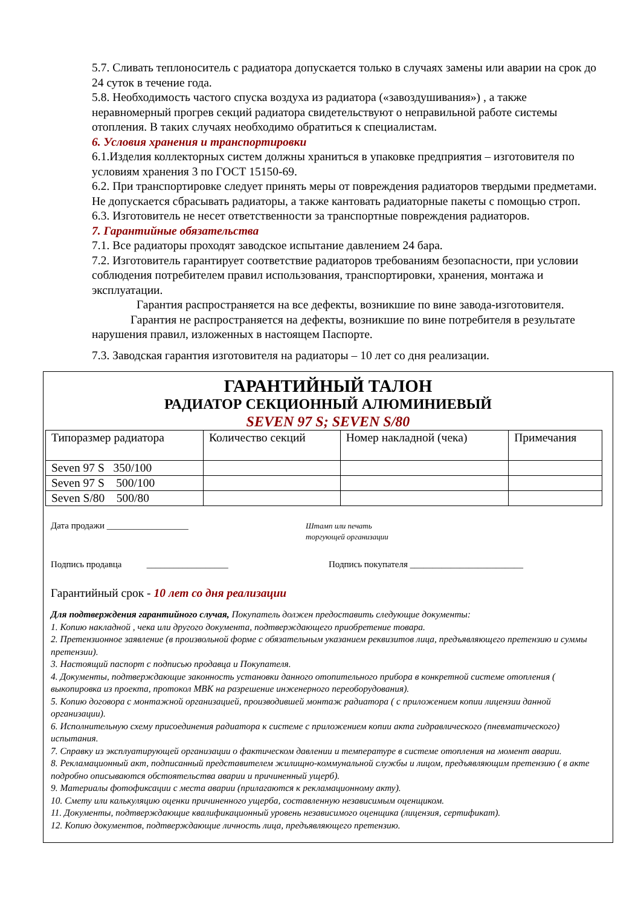5.7. Сливать теплоноситель с радиатора допускается только в случаях замены или аварии на срок до 24 суток в течение года.
5.8. Необходимость частого спуска воздуха из радиатора («завоздушивания») , а также неравномерный прогрев секций радиатора свидетельствуют о неправильной работе системы отопления. В таких случаях необходимо обратиться к специалистам.
6. Условия хранения и транспортировки
6.1.Изделия коллекторных систем должны храниться в упаковке предприятия – изготовителя по условиям хранения 3 по ГОСТ 15150-69.
6.2. При транспортировке следует принять меры от повреждения радиаторов твердыми предметами. Не допускается сбрасывать радиаторы, а также кантовать радиаторные пакеты с помощью строп.
6.3. Изготовитель не несет ответственности за транспортные повреждения радиаторов.
7. Гарантийные обязательства
7.1. Все радиаторы проходят заводское испытание давлением 24 бара.
7.2. Изготовитель гарантирует соответствие радиаторов требованиям безопасности, при условии соблюдения потребителем правил использования, транспортировки, хранения, монтажа и эксплуатации.
Гарантия распространяется на все дефекты, возникшие по вине завода-изготовителя.
Гарантия не распространяется на дефекты, возникшие по вине потребителя в результате нарушения правил, изложенных в настоящем Паспорте.
7.3. Заводская гарантия изготовителя на радиаторы – 10 лет со дня реализации.
ГАРАНТИЙНЫЙ ТАЛОН
РАДИАТОР СЕКЦИОННЫЙ АЛЮМИНИЕВЫЙ
SEVEN 97 S; SEVEN S/80
| Типоразмер радиатора | Количество секций | Номер накладной (чека) | Примечания |
| --- | --- | --- | --- |
| Seven 97 S 350/100 | | | |
| Seven 97 S 500/100 | | | |
| Seven S/80 500/80 | | | |
Дата продажи __________________
Штамп или печать
торгующей организации
Подпись продавца __________________ Подпись покупателя _________________________
Гарантийный срок - 10 лет со дня реализации
Для подтверждения гарантийного случая, Покупатель должен предоставить следующие документы:
1. Копию накладной , чека или другого документа, подтверждающего приобретение товара.
2. Претензионное заявление (в произвольной форме с обязательным указанием реквизитов лица, предъявляющего претензию и суммы претензии).
3. Настоящий паспорт с подписью продавца и Покупателя.
4. Документы, подтверждающие законность установки данного отопительного прибора в конкретной системе отопления ( выкопировка из проекта, протокол МВК на разрешение инженерного переоборудования).
5. Копию договора с монтажной организацией, производившей монтаж радиатора ( с приложением копии лицензии данной организации).
6. Исполнительную схему присоединения радиатора к системе с приложением копии акта гидравлического (пневматического) испытания.
7. Справку из эксплуатирующей организации о фактическом давлении и температуре в системе отопления на момент аварии.
8. Рекламационный акт, подписанный представителем жилищно-коммунальной службы и лицом, предъявляющим претензию ( в акте подробно описываются обстоятельства аварии и причиненный ущерб).
9. Материалы фотофиксации с места аварии (прилагаются к рекламационному акту).
10. Смету или калькуляцию оценки причиненного ущерба, составленную независимым оценщиком.
11. Документы, подтверждающие квалификационный уровень независимого оценщика (лицензия, сертификат).
12. Копию документов, подтверждающие личность лица, предъявляющего претензию.